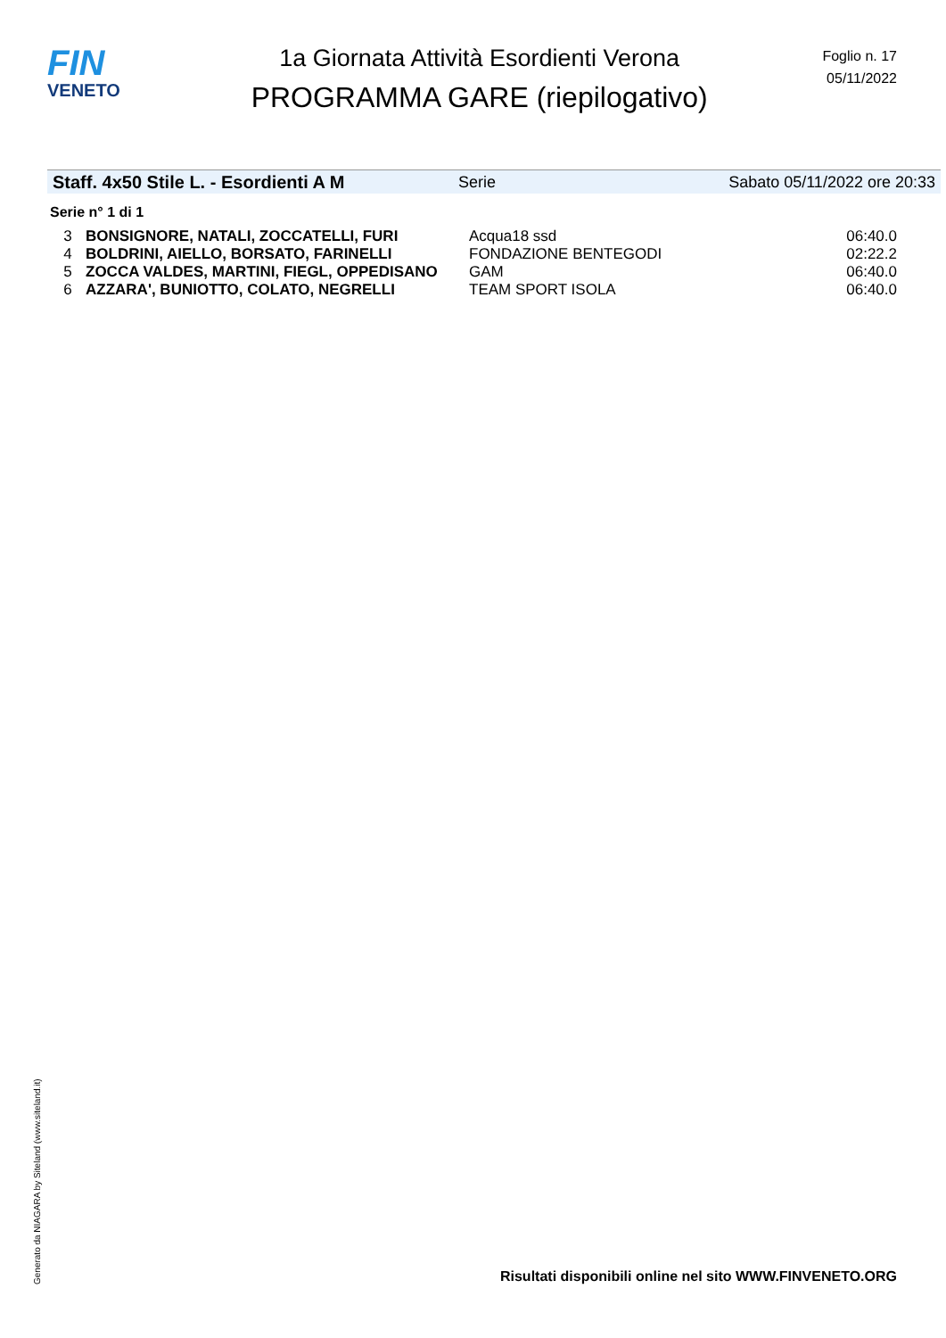FIN
VENETO
1a Giornata Attività Esordienti Verona
PROGRAMMA GARE (riepilogativo)
Foglio n. 17
05/11/2022
Staff. 4x50 Stile L. - Esordienti A M Serie Sabato 05/11/2022 ore 20:33
Serie n° 1 di 1
| 3 | BONSIGNORE, NATALI, ZOCCATELLI, FURI | Acqua18 ssd | 06:40.0 |
| 4 | BOLDRINI, AIELLO, BORSATO, FARINELLI | FONDAZIONE BENTEGODI | 02:22.2 |
| 5 | ZOCCA VALDES, MARTINI, FIEGL, OPPEDISANO | GAM | 06:40.0 |
| 6 | AZZARA', BUNIOTTO, COLATO, NEGRELLI | TEAM SPORT ISOLA | 06:40.0 |
Generato da NIAGARA by Siteland (www.siteland.it)
Risultati disponibili online nel sito WWW.FINVENETO.ORG